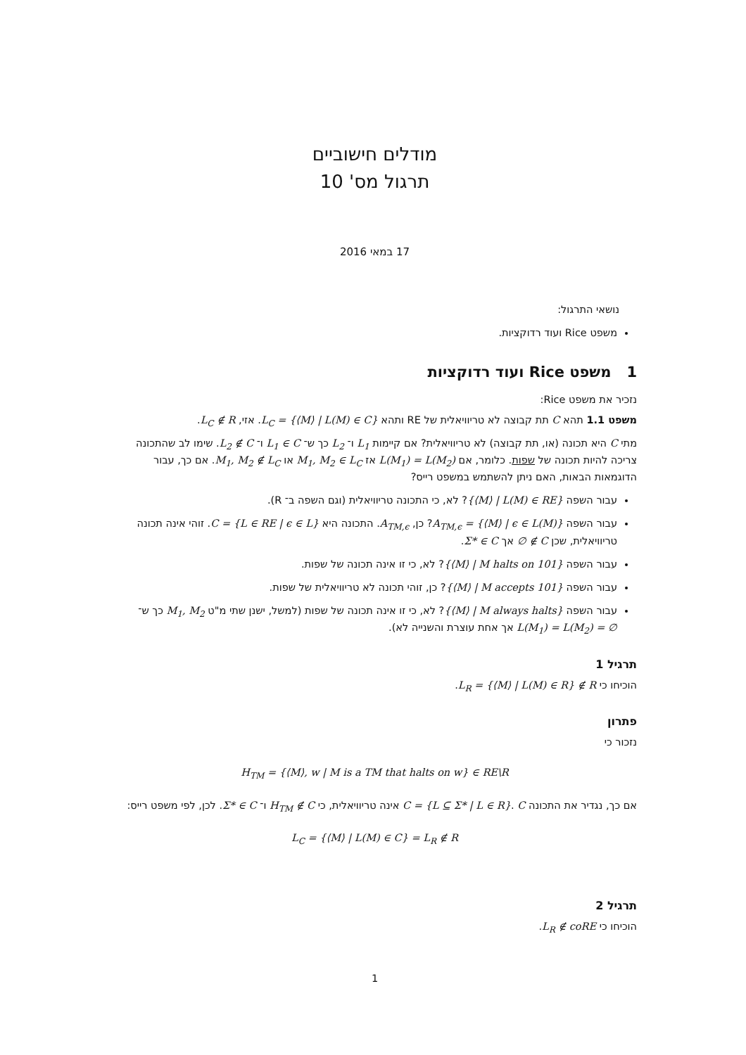מודלים חישוביים
תרגול מס' 10
17 במאי 2016
נושאי התרגול:
משפט Rice ועוד רדוקציות.
1 משפט Rice ועוד רדוקציות
נזכיר את משפט Rice:
משפט 1.1 תהא C תת קבוצה לא טריוויאלית של RE ותהא L<sub>C</sub> = {⟨M⟩ | L(M) ∈ C}. אזי, L<sub>C</sub> ∉ R.
מתי C היא תכונה (או, תת קבוצה) לא טריוויאלית? אם קיימות L<sub>1</sub> ו־ L<sub>2</sub> כך ש־ L<sub>1</sub> ∈ C ו־ L<sub>2</sub> ∉ C. שימו לב שהתכונה צריכה להיות תכונה של שפות. כלומר, אם L(M<sub>1</sub>) = L(M<sub>2</sub>) אז M<sub>1</sub>, M<sub>2</sub> ∈ L<sub>C</sub> או M<sub>1</sub>, M<sub>2</sub> ∉ L<sub>C</sub>. אם כך, עבור הדוגמאות הבאות, האם ניתן להשתמש במשפט רייס?
עבור השפה {⟨M⟩ | L(M) ∈ RE}? לא, כי התכונה טריוויאלית (וגם השפה ב־ R).
עבור השפה A<sub>TM,ϵ</sub> = {⟨M⟩ | ϵ ∈ L(M)}? כן, A<sub>TM,ϵ</sub>. התכונה היא C = {L ∈ RE | ϵ ∈ L}. זוהי אינה תכונה טריוויאלית, שכן ∅ ∉ C אך Σ* ∈ C.
עבור השפה {⟨M⟩ | M halts on 101}? לא, כי זו אינה תכונה של שפות.
עבור השפה {⟨M⟩ | M accepts 101}? כן, זוהי תכונה לא טריוויאלית של שפות.
עבור השפה {⟨M⟩ | M always halts}? לא, כי זו אינה תכונה של שפות (למשל, ישנן שתי מ"ט M<sub>1</sub>, M<sub>2</sub> כך ש־ L(M<sub>1</sub>) = L(M<sub>2</sub>) = ∅ אך אחת עוצרת והשנייה לא).
תרגיל 1
הוכיחו כי L<sub>R</sub> = {⟨M⟩ | L(M) ∈ R} ∉ R.
פתרון
נזכור כי
H<sub>TM</sub> = {⟨M⟩, w | M is a TM that halts on w} ∈ RE\R
אם כך, נגדיר את התכונה C = {L ⊆ Σ* | L ∈ R}. C אינה טריוויאלית, כי H<sub>TM</sub> ∉ C ו־ Σ* ∈ C. לכן, לפי משפט רייס:
L<sub>C</sub> = {⟨M⟩ | L(M) ∈ C} = L<sub>R</sub> ∉ R
תרגיל 2
הוכיחו כי L<sub>R</sub> ∉ coRE.
1